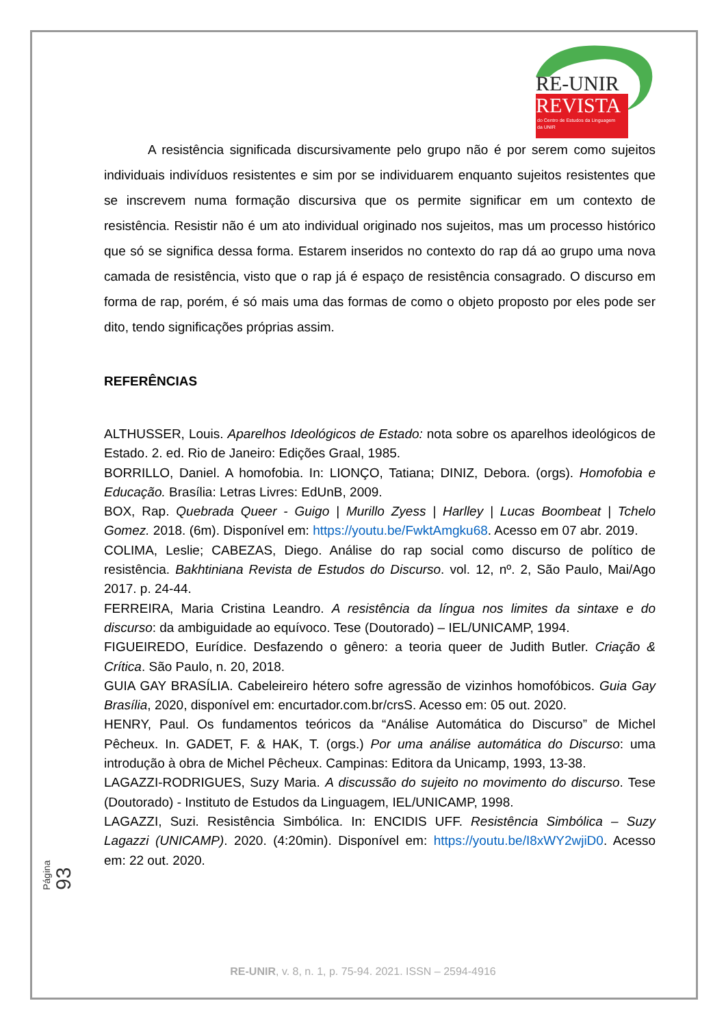RE-UNIR
REVISTA
do Centro de Estudos da Linguagem
da UNIR
A resistência significada discursivamente pelo grupo não é por serem como sujeitos individuais indivíduos resistentes e sim por se individuarem enquanto sujeitos resistentes que se inscrevem numa formação discursiva que os permite significar em um contexto de resistência. Resistir não é um ato individual originado nos sujeitos, mas um processo histórico que só se significa dessa forma. Estarem inseridos no contexto do rap dá ao grupo uma nova camada de resistência, visto que o rap já é espaço de resistência consagrado. O discurso em forma de rap, porém, é só mais uma das formas de como o objeto proposto por eles pode ser dito, tendo significações próprias assim.
REFERÊNCIAS
ALTHUSSER, Louis. Aparelhos Ideológicos de Estado: nota sobre os aparelhos ideológicos de Estado. 2. ed. Rio de Janeiro: Edições Graal, 1985.
BORRILLO, Daniel. A homofobia. In: LIONÇO, Tatiana; DINIZ, Debora. (orgs). Homofobia e Educação. Brasília: Letras Livres: EdUnB, 2009.
BOX, Rap. Quebrada Queer - Guigo | Murillo Zyess | Harlley | Lucas Boombeat | Tchelo Gomez. 2018. (6m). Disponível em: https://youtu.be/FwktAmgku68. Acesso em 07 abr. 2019.
COLIMA, Leslie; CABEZAS, Diego. Análise do rap social como discurso de político de resistência. Bakhtiniana Revista de Estudos do Discurso. vol. 12, nº. 2, São Paulo, Mai/Ago 2017. p. 24-44.
FERREIRA, Maria Cristina Leandro. A resistência da língua nos limites da sintaxe e do discurso: da ambiguidade ao equívoco. Tese (Doutorado) – IEL/UNICAMP, 1994.
FIGUEIREDO, Eurídice. Desfazendo o gênero: a teoria queer de Judith Butler. Criação & Crítica. São Paulo, n. 20, 2018.
GUIA GAY BRASÍLIA. Cabeleireiro hétero sofre agressão de vizinhos homofóbicos. Guia Gay Brasília, 2020, disponível em: encurtador.com.br/crsS. Acesso em: 05 out. 2020.
HENRY, Paul. Os fundamentos teóricos da “Análise Automática do Discurso” de Michel Pêcheux. In. GADET, F. & HAK, T. (orgs.) Por uma análise automática do Discurso: uma introdução à obra de Michel Pêcheux. Campinas: Editora da Unicamp, 1993, 13-38.
LAGAZZI-RODRIGUES, Suzy Maria. A discussão do sujeito no movimento do discurso. Tese (Doutorado) - Instituto de Estudos da Linguagem, IEL/UNICAMP, 1998.
LAGAZZI, Suzi. Resistência Simbólica. In: ENCIDIS UFF. Resistência Simbólica – Suzy Lagazzi (UNICAMP). 2020. (4:20min). Disponível em: https://youtu.be/I8xWY2wjiD0. Acesso em: 22 out. 2020.
Página 93
RE-UNIR, v. 8, n. 1, p. 75-94. 2021. ISSN – 2594-4916